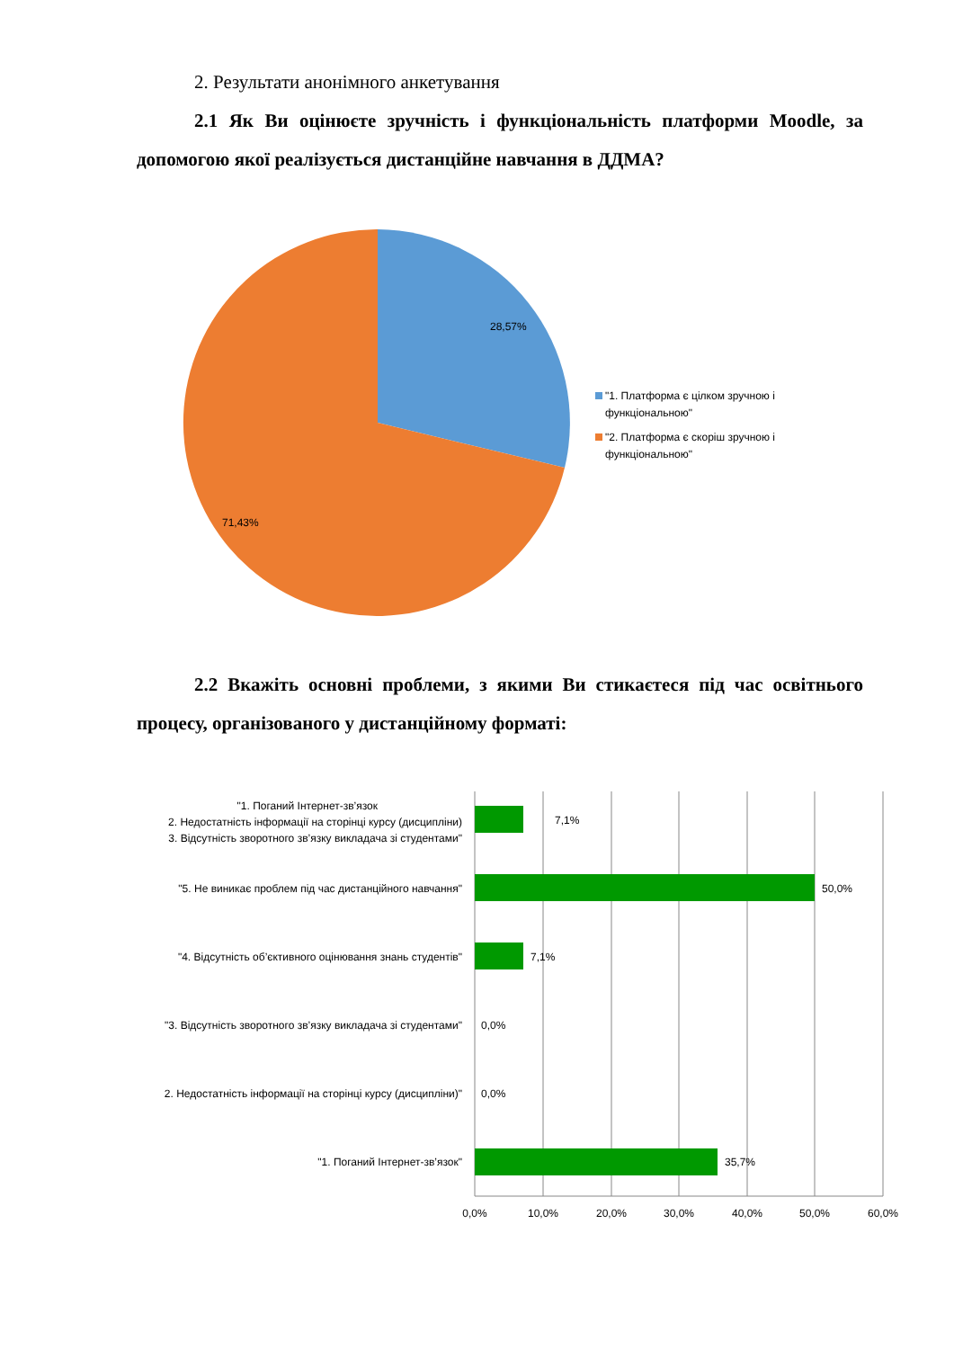2. Результати анонімного анкетування
2.1 Як Ви оцінюєте зручність і функціональність платформи Moodle, за допомогою якої реалізується дистанційне навчання в ДДМА?
28,57%
71,43%
"1. Платформа є цілком зручною і
функціональною"
"2. Платформа є скоріш зручною і
функціональною"
2.2 Вкажіть основні проблеми, з якими Ви стикаєтеся під час освітнього процесу, організованого у дистанційному форматі:
"1. Поганий Інтернет-зв’язок
2. Недостатність інформації на сторінці курсу (дисципліни)
3. Відсутність зворотного зв’язку викладача зі студентами"
"5. Не виникає проблем під час дистанційного навчання"
"4. Відсутність об’єктивного оцінювання знань студентів"
"3. Відсутність зворотного зв’язку викладача зі студентами"
2. Недостатність інформації на сторінці курсу (дисципліни)"
"1. Поганий Інтернет-зв’язок"
7,1%
50,0%
7,1%
0,0%
0,0%
35,7%
0,0%
10,0%
20,0%
30,0%
40,0%
50,0%
60,0%